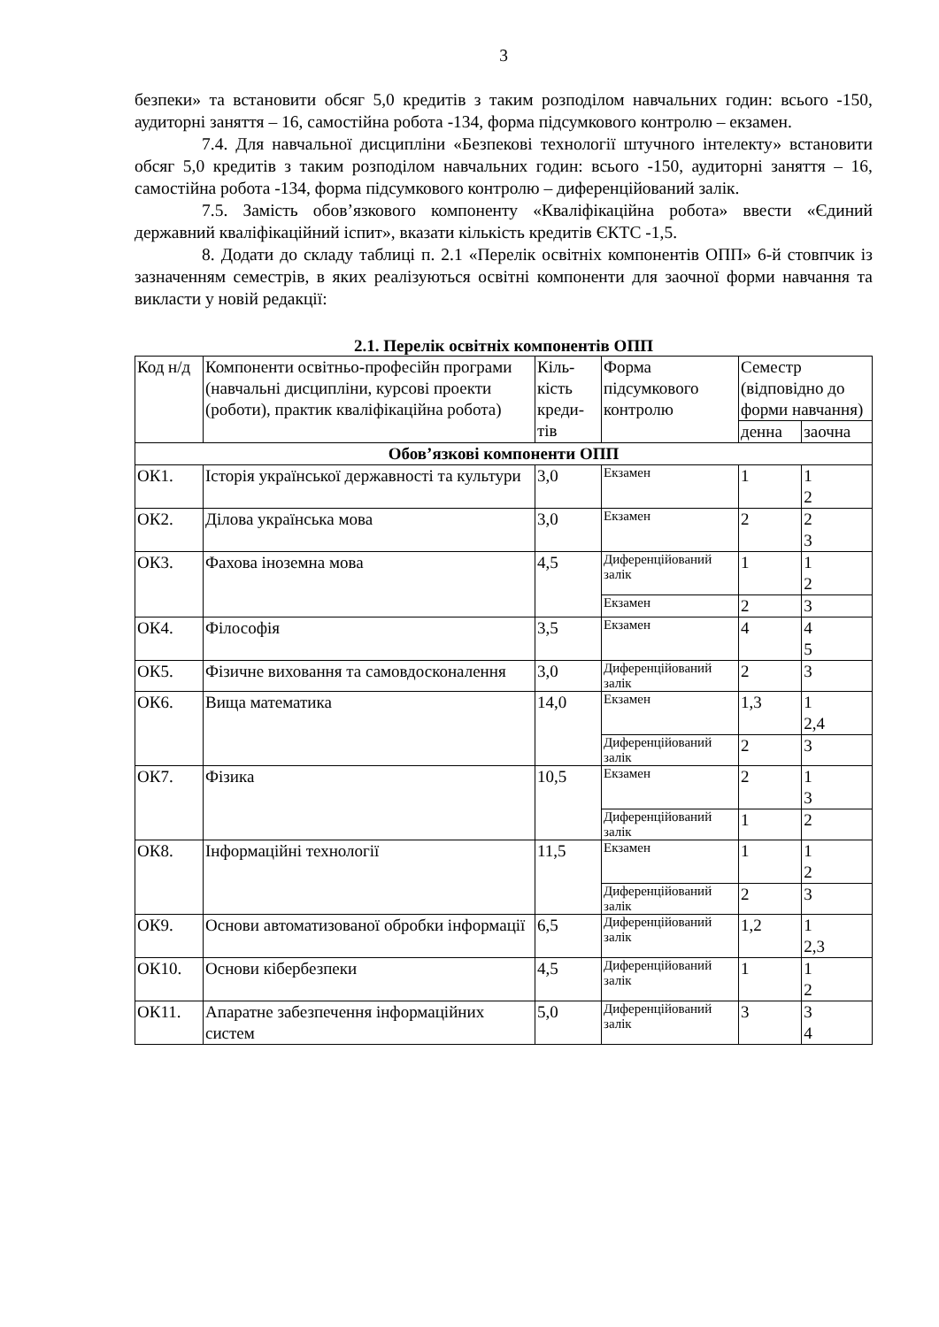3
безпеки» та встановити обсяг 5,0 кредитів з таким розподілом навчальних годин: всього -150, аудиторні заняття – 16, самостійна робота -134, форма підсумкового контролю – екзамен.
7.4. Для навчальної дисципліни «Безпекові технології штучного інтелекту» встановити обсяг 5,0 кредитів з таким розподілом навчальних годин: всього -150, аудиторні заняття – 16, самостійна робота -134, форма підсумкового контролю – диференційований залік.
7.5. Замість обов’язкового компоненту «Кваліфікаційна робота» ввести «Єдиний державний кваліфікаційний іспит», вказати кількість кредитів ЄКТС -1,5.
8. Додати до складу таблиці п. 2.1 «Перелік освітніх компонентів ОПП» 6-й стовпчик із зазначенням семестрів, в яких реалізуються освітні компоненти для заочної форми навчання та викласти у новій редакції:
2.1. Перелік освітніх компонентів ОПП
| Код н/д | Компоненти освітньо-професійн програми (навчальні дисципліни, курсові проекти (роботи), практик кваліфікаційна робота) | Кіль-кість креди-тів | Форма підсумкового контролю | Семестр (відповідно до форми навчання) | |
| --- | --- | --- | --- | --- | --- |
| | | | | денна | заочна |
| Обов’язкові компоненти ОПП | | | | | |
| ОК1. | Історія української державності та культури | 3,0 | Екзамен | 1 | 1 2 |
| ОК2. | Ділова українська мова | 3,0 | Екзамен | 2 | 2 3 |
| ОК3. | Фахова іноземна мова | 4,5 | Диференційований залік | 1 | 1 2 |
| | | | Екзамен | 2 | 3 |
| ОК4. | Філософія | 3,5 | Екзамен | 4 | 4 5 |
| ОК5. | Фізичне виховання та самовдосконалення | 3,0 | Диференційований залік | 2 | 3 |
| ОК6. | Вища математика | 14,0 | Екзамен | 1,3 | 1 2,4 |
| | | | Диференційований залік | 2 | 3 |
| ОК7. | Фізика | 10,5 | Екзамен | 2 | 1 3 |
| | | | Диференційований залік | 1 | 2 |
| ОК8. | Інформаційні технології | 11,5 | Екзамен | 1 | 1 2 |
| | | | Диференційований залік | 2 | 3 |
| ОК9. | Основи автоматизованої обробки інформації | 6,5 | Диференційований залік | 1,2 | 1 2,3 |
| ОК10. | Основи кібербезпеки | 4,5 | Диференційований залік | 1 | 1 2 |
| ОК11. | Апаратне забезпечення інформаційних систем | 5,0 | Диференційований залік | 3 | 3 4 |